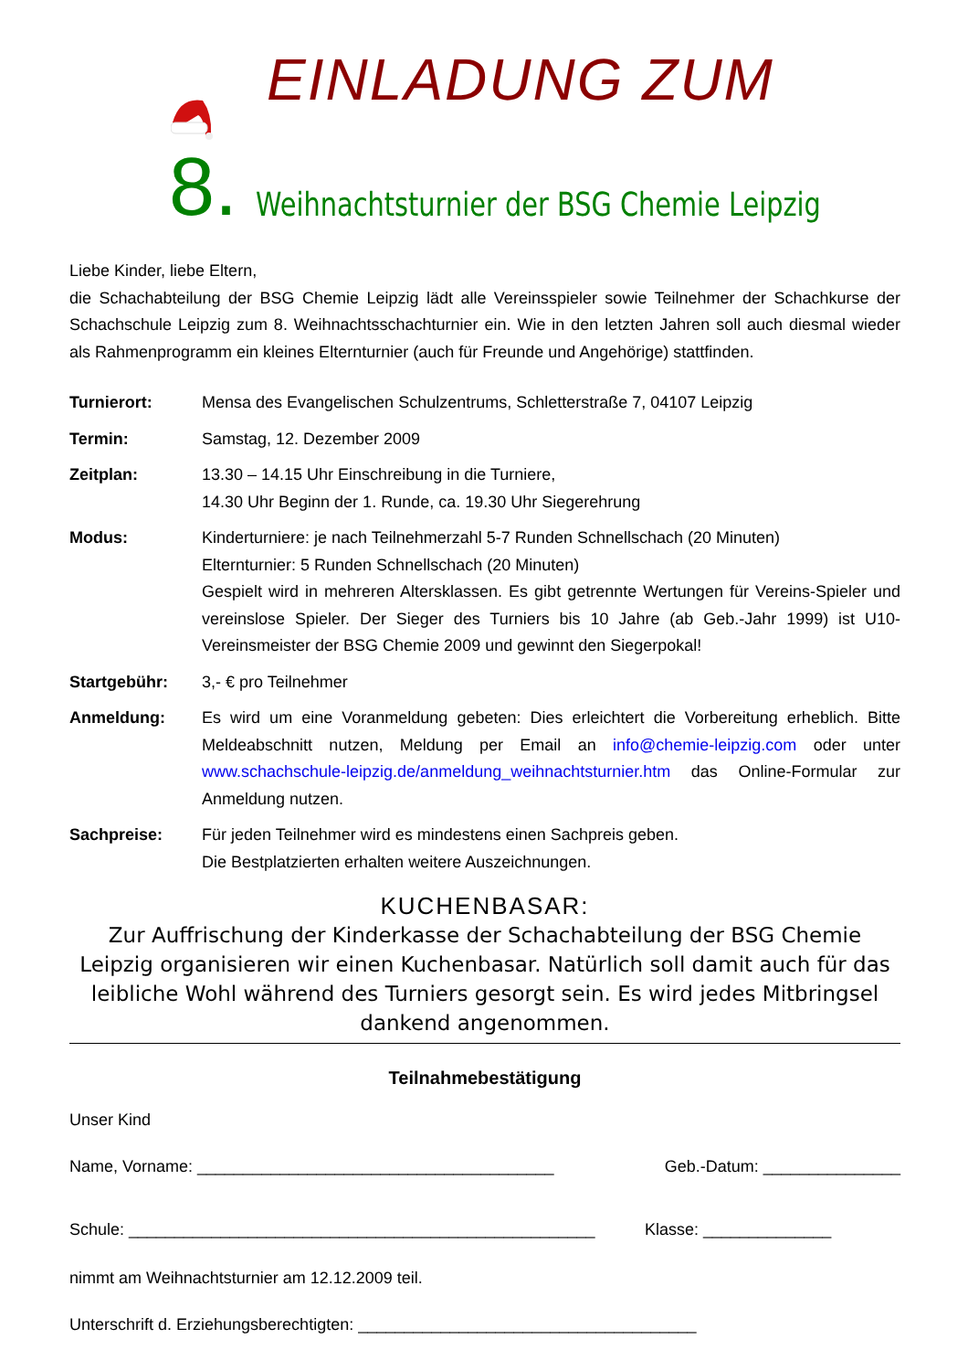EINLADUNG ZUM
8.
Weihnachtsturnier der BSG Chemie Leipzig
Liebe Kinder, liebe Eltern,
die Schachabteilung der BSG Chemie Leipzig lädt alle Vereinsspieler sowie Teilnehmer der Schachkurse der Schachschule Leipzig zum 8. Weihnachtsschachturnier ein. Wie in den letzten Jahren soll auch diesmal wieder als Rahmenprogramm ein kleines Elternturnier (auch für Freunde und Angehörige) stattfinden.
Turnierort: Mensa des Evangelischen Schulzentrums, Schletterstraße 7, 04107 Leipzig
Termin: Samstag, 12. Dezember 2009
Zeitplan: 13.30 – 14.15 Uhr Einschreibung in die Turniere,
14.30 Uhr Beginn der 1. Runde, ca. 19.30 Uhr Siegerehrung
Modus: Kinderturniere: je nach Teilnehmerzahl 5-7 Runden Schnellschach (20 Minuten)
Elternturnier: 5 Runden Schnellschach (20 Minuten)
Gespielt wird in mehreren Altersklassen. Es gibt getrennte Wertungen für Vereins-Spieler und vereinslose Spieler. Der Sieger des Turniers bis 10 Jahre (ab Geb.-Jahr 1999) ist U10-Vereinsmeister der BSG Chemie 2009 und gewinnt den Siegerpokal!
Startgebühr: 3,- € pro Teilnehmer
Anmeldung: Es wird um eine Voranmeldung gebeten: Dies erleichtert die Vorbereitung erheblich. Bitte Meldeabschnitt nutzen, Meldung per Email an info@chemie-leipzig.com oder unter www.schachschule-leipzig.de/anmeldung_weihnachtsturnier.htm das Online-Formular zur Anmeldung nutzen.
Sachpreise: Für jeden Teilnehmer wird es mindestens einen Sachpreis geben.
Die Bestplatzierten erhalten weitere Auszeichnungen.
KUCHENBASAR:
Zur Auffrischung der Kinderkasse der Schachabteilung der BSG Chemie Leipzig organisieren wir einen Kuchenbasar. Natürlich soll damit auch für das leibliche Wohl während des Turniers gesorgt sein. Es wird jedes Mitbringsel dankend angenommen.
Teilnahmebestätigung
Unser Kind
Name, Vorname: _______________________________________ Geb.-Datum: _______________
Schule: ___________________________________________________ Klasse: ______________
nimmt am Weihnachtsturnier am 12.12.2009 teil.
Unterschrift d. Erziehungsberechtigten: _____________________________________